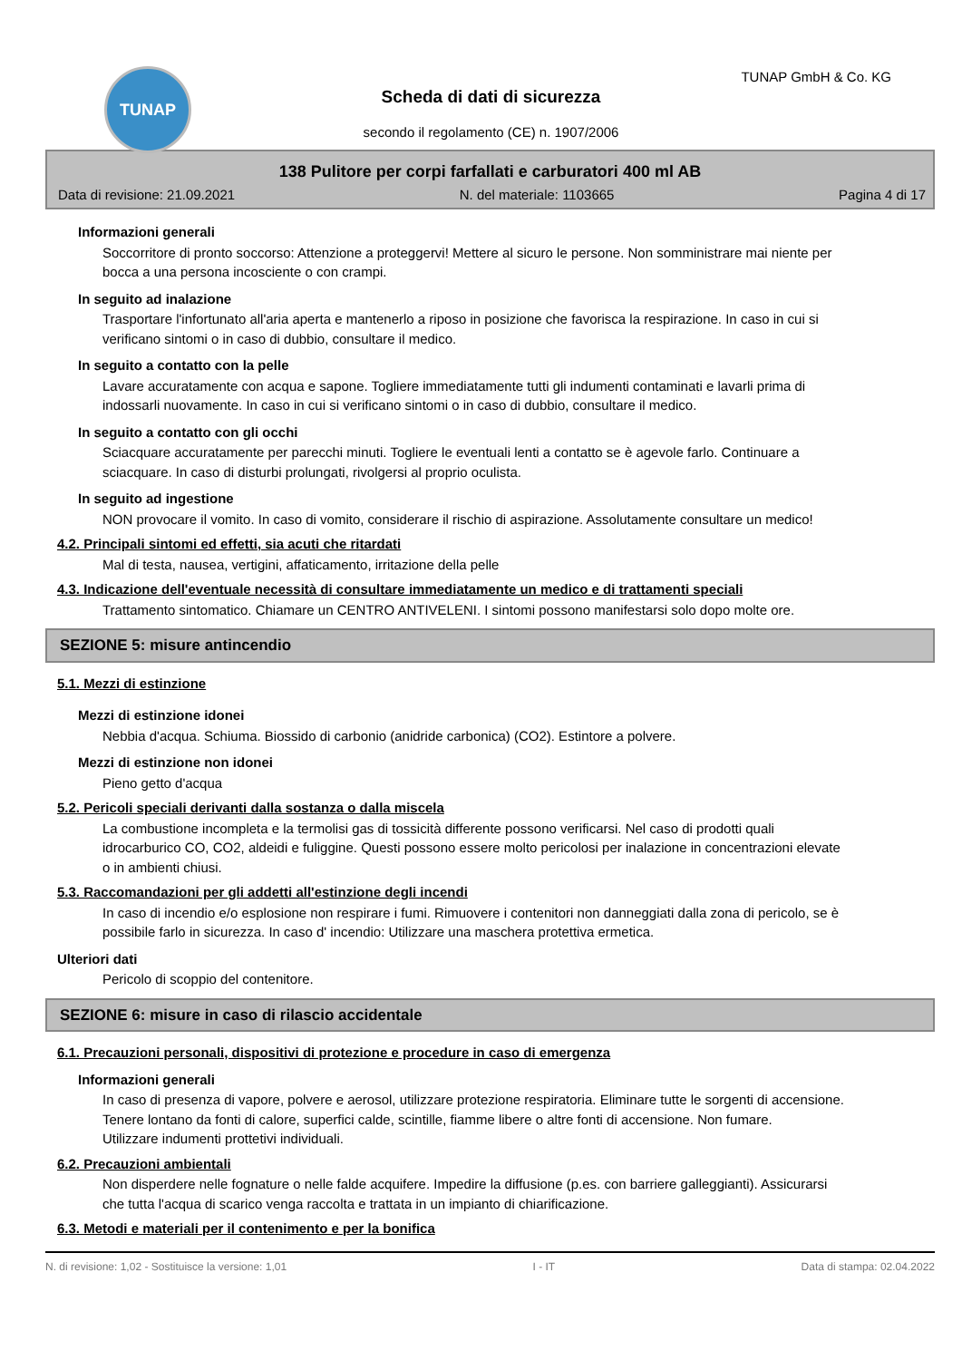TUNAP TUNAP GmbH & Co. KG
Scheda di dati di sicurezza
secondo il regolamento (CE) n. 1907/2006
138 Pulitore per corpi farfallati e carburatori 400 ml AB
Data di revisione: 21.09.2021 N. del materiale: 1103665 Pagina 4 di 17
Informazioni generali
Soccorritore di pronto soccorso: Attenzione a proteggervi! Mettere al sicuro le persone. Non somministrare mai niente per bocca a una persona incosciente o con crampi.
In seguito ad inalazione
Trasportare l'infortunato all'aria aperta e mantenerlo a riposo in posizione che favorisca la respirazione. In caso in cui si verificano sintomi o in caso di dubbio, consultare il medico.
In seguito a contatto con la pelle
Lavare accuratamente con acqua e sapone. Togliere immediatamente tutti gli indumenti contaminati e lavarli prima di indossarli nuovamente. In caso in cui si verificano sintomi o in caso di dubbio, consultare il medico.
In seguito a contatto con gli occhi
Sciacquare accuratamente per parecchi minuti. Togliere le eventuali lenti a contatto se è agevole farlo. Continuare a sciacquare. In caso di disturbi prolungati, rivolgersi al proprio oculista.
In seguito ad ingestione
NON provocare il vomito. In caso di vomito, considerare il rischio di aspirazione. Assolutamente consultare un medico!
4.2. Principali sintomi ed effetti, sia acuti che ritardati
Mal di testa, nausea, vertigini, affaticamento, irritazione della pelle
4.3. Indicazione dell'eventuale necessità di consultare immediatamente un medico e di trattamenti speciali
Trattamento sintomatico. Chiamare un CENTRO ANTIVELENI. I sintomi possono manifestarsi solo dopo molte ore.
SEZIONE 5: misure antincendio
5.1. Mezzi di estinzione
Mezzi di estinzione idonei
Nebbia d'acqua. Schiuma. Biossido di carbonio (anidride carbonica) (CO2). Estintore a polvere.
Mezzi di estinzione non idonei
Pieno getto d'acqua
5.2. Pericoli speciali derivanti dalla sostanza o dalla miscela
La combustione incompleta e la termolisi gas di tossicità differente possono verificarsi. Nel caso di prodotti quali idrocarburico CO, CO2, aldeidi e fuliggine. Questi possono essere molto pericolosi per inalazione in concentrazioni elevate o in ambienti chiusi.
5.3. Raccomandazioni per gli addetti all'estinzione degli incendi
In caso di incendio e/o esplosione non respirare i fumi. Rimuovere i contenitori non danneggiati dalla zona di pericolo, se è possibile farlo in sicurezza. In caso d' incendio: Utilizzare una maschera protettiva ermetica.
Ulteriori dati
Pericolo di scoppio del contenitore.
SEZIONE 6: misure in caso di rilascio accidentale
6.1. Precauzioni personali, dispositivi di protezione e procedure in caso di emergenza
Informazioni generali
In caso di presenza di vapore, polvere e aerosol, utilizzare protezione respiratoria. Eliminare tutte le sorgenti di accensione. Tenere lontano da fonti di calore, superfici calde, scintille, fiamme libere o altre fonti di accensione. Non fumare.
Utilizzare indumenti prottetivi individuali.
6.2. Precauzioni ambientali
Non disperdere nelle fognature o nelle falde acquifere. Impedire la diffusione (p.es. con barriere galleggianti). Assicurarsi che tutta l'acqua di scarico venga raccolta e trattata in un impianto di chiarificazione.
6.3. Metodi e materiali per il contenimento e per la bonifica
N. di revisione: 1,02 - Sostituisce la versione: 1,01 I - IT Data di stampa: 02.04.2022